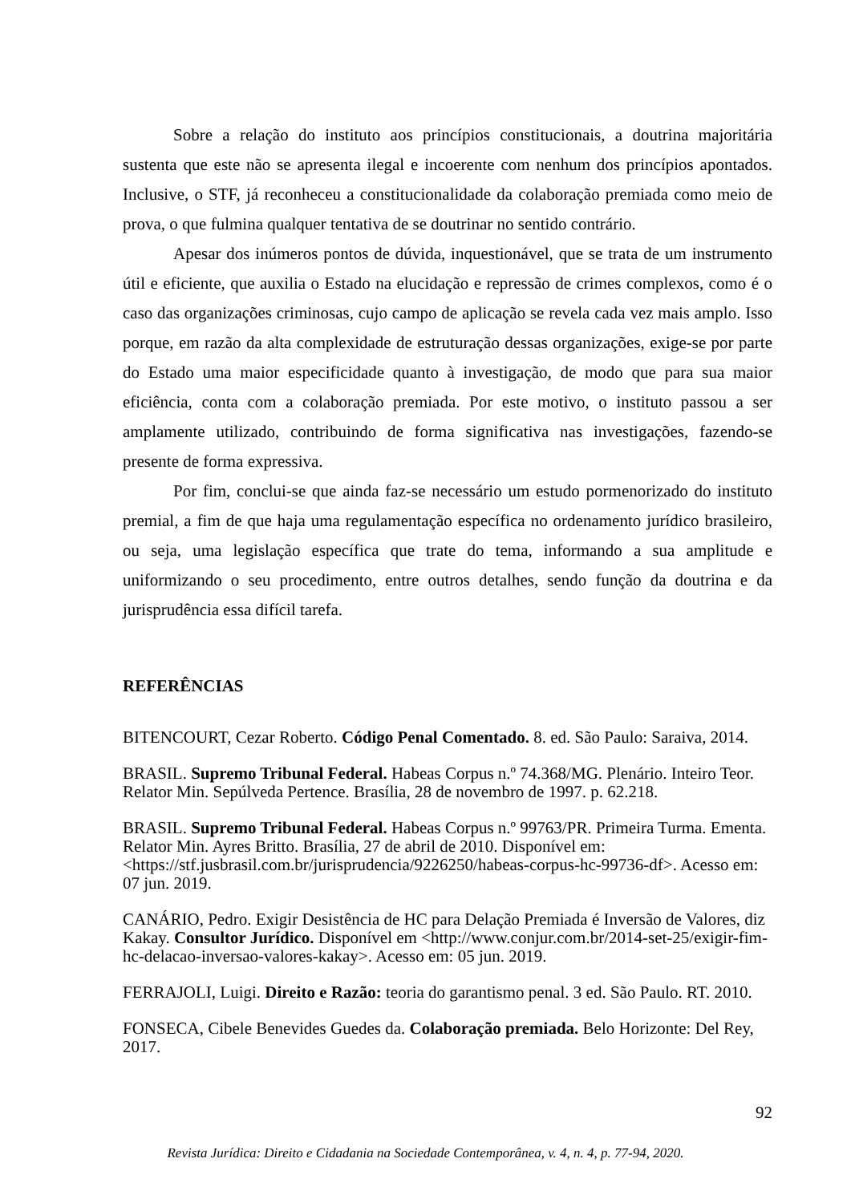Sobre a relação do instituto aos princípios constitucionais, a doutrina majoritária sustenta que este não se apresenta ilegal e incoerente com nenhum dos princípios apontados. Inclusive, o STF, já reconheceu a constitucionalidade da colaboração premiada como meio de prova, o que fulmina qualquer tentativa de se doutrinar no sentido contrário.
Apesar dos inúmeros pontos de dúvida, inquestionável, que se trata de um instrumento útil e eficiente, que auxilia o Estado na elucidação e repressão de crimes complexos, como é o caso das organizações criminosas, cujo campo de aplicação se revela cada vez mais amplo. Isso porque, em razão da alta complexidade de estruturação dessas organizações, exige-se por parte do Estado uma maior especificidade quanto à investigação, de modo que para sua maior eficiência, conta com a colaboração premiada. Por este motivo, o instituto passou a ser amplamente utilizado, contribuindo de forma significativa nas investigações, fazendo-se presente de forma expressiva.
Por fim, conclui-se que ainda faz-se necessário um estudo pormenorizado do instituto premial, a fim de que haja uma regulamentação específica no ordenamento jurídico brasileiro, ou seja, uma legislação específica que trate do tema, informando a sua amplitude e uniformizando o seu procedimento, entre outros detalhes, sendo função da doutrina e da jurisprudência essa difícil tarefa.
REFERÊNCIAS
BITENCOURT, Cezar Roberto. Código Penal Comentado. 8. ed. São Paulo: Saraiva, 2014.
BRASIL. Supremo Tribunal Federal. Habeas Corpus n.º 74.368/MG. Plenário. Inteiro Teor. Relator Min. Sepúlveda Pertence. Brasília, 28 de novembro de 1997. p. 62.218.
BRASIL. Supremo Tribunal Federal. Habeas Corpus n.º 99763/PR. Primeira Turma. Ementa. Relator Min. Ayres Britto. Brasília, 27 de abril de 2010. Disponível em: <https://stf.jusbrasil.com.br/jurisprudencia/9226250/habeas-corpus-hc-99736-df>. Acesso em: 07 jun. 2019.
CANÁRIO, Pedro. Exigir Desistência de HC para Delação Premiada é Inversão de Valores, diz Kakay. Consultor Jurídico. Disponível em <http://www.conjur.com.br/2014-set-25/exigir-fim-hc-delacao-inversao-valores-kakay>. Acesso em: 05 jun. 2019.
FERRAJOLI, Luigi. Direito e Razão: teoria do garantismo penal. 3 ed. São Paulo. RT. 2010.
FONSECA, Cibele Benevides Guedes da. Colaboração premiada. Belo Horizonte: Del Rey, 2017.
92
Revista Jurídica: Direito e Cidadania na Sociedade Contemporânea, v. 4, n. 4, p. 77-94, 2020.